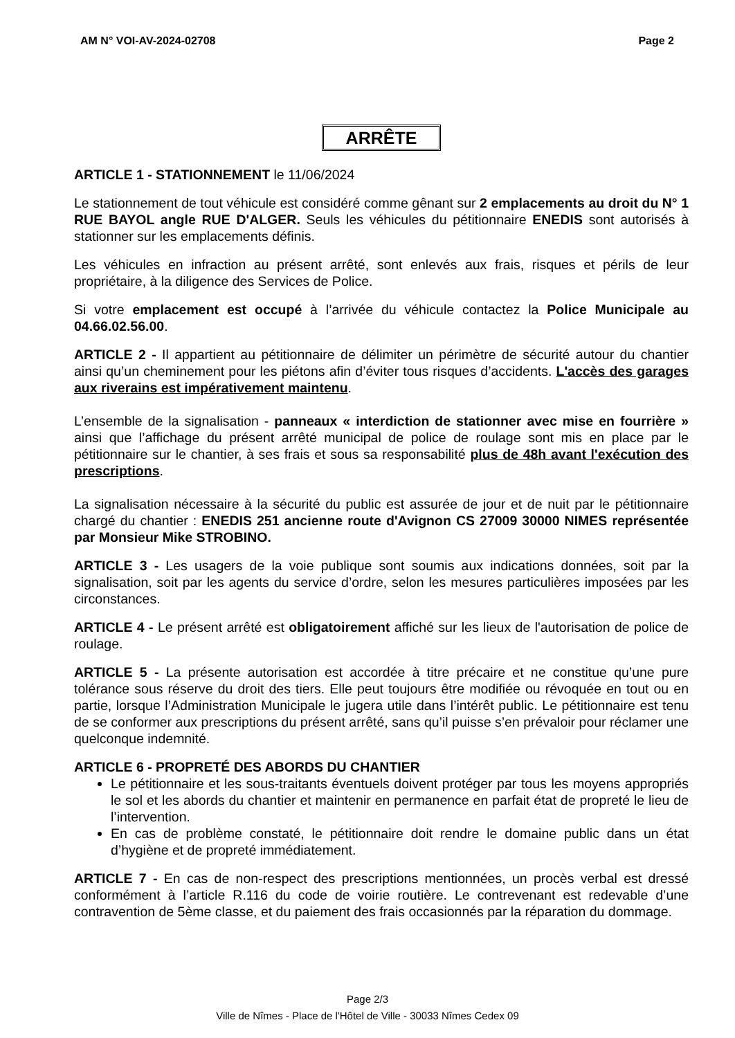AM N° VOI-AV-2024-02708 Page 2
ARRÊTE
ARTICLE 1 - STATIONNEMENT le 11/06/2024
Le stationnement de tout véhicule est considéré comme gênant sur 2 emplacements au droit du N° 1 RUE BAYOL angle RUE D'ALGER. Seuls les véhicules du pétitionnaire ENEDIS sont autorisés à stationner sur les emplacements définis.
Les véhicules en infraction au présent arrêté, sont enlevés aux frais, risques et périls de leur propriétaire, à la diligence des Services de Police.
Si votre emplacement est occupé à l’arrivée du véhicule contactez la Police Municipale au 04.66.02.56.00.
ARTICLE 2 - Il appartient au pétitionnaire de délimiter un périmètre de sécurité autour du chantier ainsi qu’un cheminement pour les piétons afin d’éviter tous risques d’accidents. L'accès des garages aux riverains est impérativement maintenu.
L’ensemble de la signalisation - panneaux « interdiction de stationner avec mise en fourrière » ainsi que l’affichage du présent arrêté municipal de police de roulage sont mis en place par le pétitionnaire sur le chantier, à ses frais et sous sa responsabilité plus de 48h avant l'exécution des prescriptions.
La signalisation nécessaire à la sécurité du public est assurée de jour et de nuit par le pétitionnaire chargé du chantier : ENEDIS 251 ancienne route d'Avignon CS 27009 30000 NIMES représentée par Monsieur Mike STROBINO.
ARTICLE 3 - Les usagers de la voie publique sont soumis aux indications données, soit par la signalisation, soit par les agents du service d’ordre, selon les mesures particulières imposées par les circonstances.
ARTICLE 4 - Le présent arrêté est obligatoirement affiché sur les lieux de l'autorisation de police de roulage.
ARTICLE 5 - La présente autorisation est accordée à titre précaire et ne constitue qu’une pure tolérance sous réserve du droit des tiers. Elle peut toujours être modifiée ou révoquée en tout ou en partie, lorsque l’Administration Municipale le jugera utile dans l’intérêt public. Le pétitionnaire est tenu de se conformer aux prescriptions du présent arrêté, sans qu’il puisse s’en prévaloir pour réclamer une quelconque indemnité.
ARTICLE 6 - PROPRETÉ DES ABORDS DU CHANTIER
Le pétitionnaire et les sous-traitants éventuels doivent protéger par tous les moyens appropriés le sol et les abords du chantier et maintenir en permanence en parfait état de propreté le lieu de l’intervention.
En cas de problème constaté, le pétitionnaire doit rendre le domaine public dans un état d’hygiène et de propreté immédiatement.
ARTICLE 7 - En cas de non-respect des prescriptions mentionnées, un procès verbal est dressé conformément à l’article R.116 du code de voirie routière. Le contrevenant est redevable d’une contravention de 5ème classe, et du paiement des frais occasionnés par la réparation du dommage.
Page 2/3
Ville de Nîmes - Place de l'Hôtel de Ville - 30033 Nîmes Cedex 09